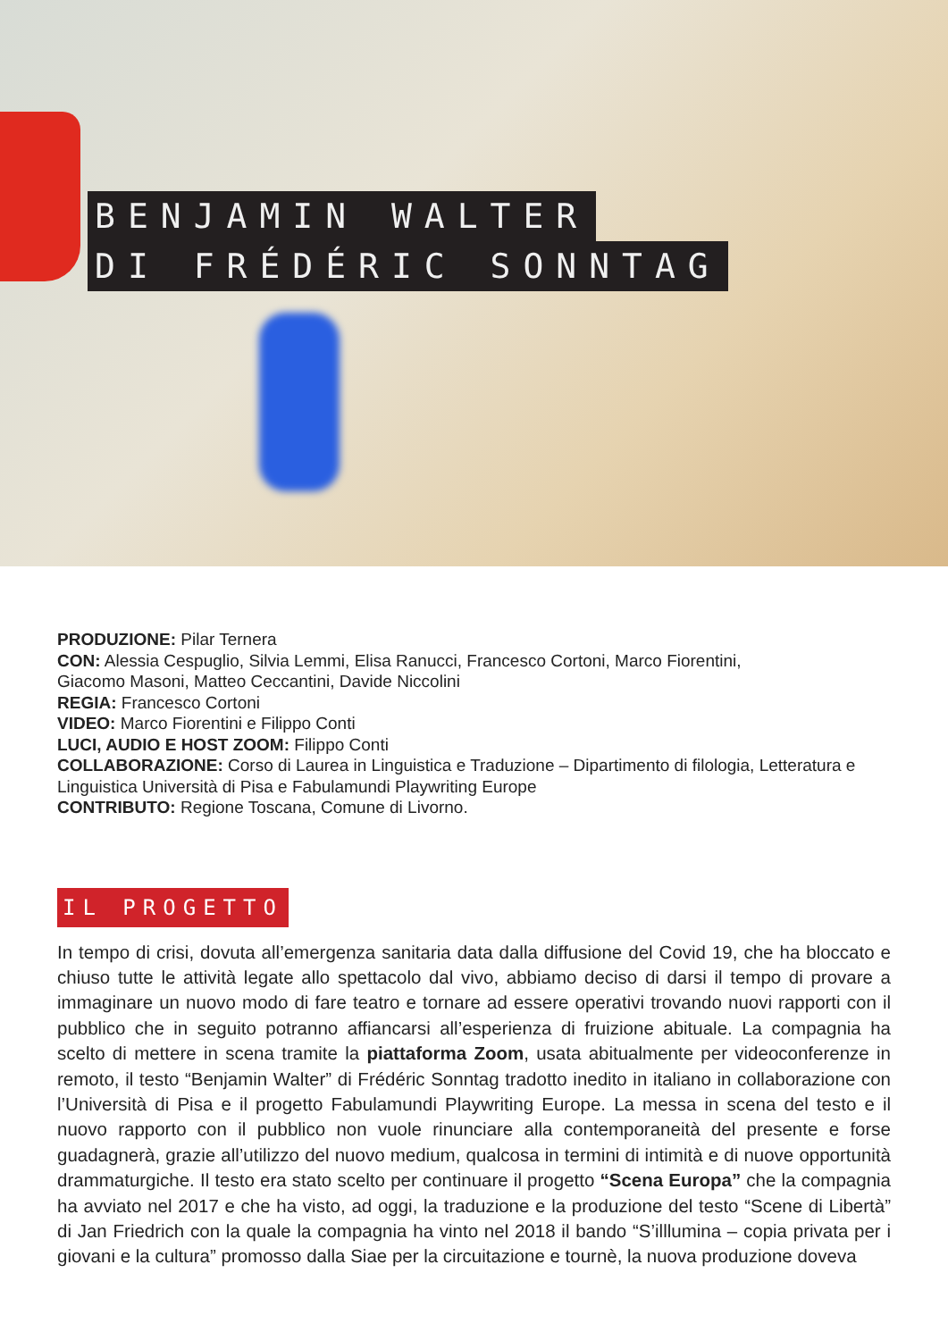BENJAMIN WALTER
DI FRÉDÉRIC SONNTAG
PRODUZIONE: Pilar Ternera
CON: Alessia Cespuglio, Silvia Lemmi, Elisa Ranucci, Francesco Cortoni, Marco Fiorentini,
Giacomo Masoni, Matteo Ceccantini, Davide Niccolini
REGIA: Francesco Cortoni
VIDEO: Marco Fiorentini e Filippo Conti
LUCI, AUDIO E HOST ZOOM: Filippo Conti
COLLABORAZIONE: Corso di Laurea in Linguistica e Traduzione – Dipartimento di filologia, Letteratura e Linguistica Università di Pisa e Fabulamundi Playwriting Europe
CONTRIBUTO: Regione Toscana, Comune di Livorno.
IL PROGETTO
In tempo di crisi, dovuta all’emergenza sanitaria data dalla diffusione del Covid 19, che ha bloccato e chiuso tutte le attività legate allo spettacolo dal vivo, abbiamo deciso di darsi il tempo di provare a immaginare un nuovo modo di fare teatro e tornare ad essere operativi trovando nuovi rapporti con il pubblico che in seguito potranno affiancarsi all’esperienza di fruizione abituale. La compagnia ha scelto di mettere in scena tramite la piattaforma Zoom, usata abitualmente per videoconferenze in remoto, il testo “Benjamin Walter” di Frédéric Sonntag tradotto inedito in italiano in collaborazione con l’Università di Pisa e il progetto Fabulamundi Playwriting Europe. La messa in scena del testo e il nuovo rapporto con il pubblico non vuole rinunciare alla contemporaneità del presente e forse guadagnerà, grazie all’utilizzo del nuovo medium, qualcosa in termini di intimità e di nuove opportunità drammaturgiche. Il testo era stato scelto per continuare il progetto “Scena Europa” che la compagnia ha avviato nel 2017 e che ha visto, ad oggi, la traduzione e la produzione del testo “Scene di Libertà” di Jan Friedrich con la quale la compagnia ha vinto nel 2018 il bando “S’illlumina – copia privata per i giovani e la cultura” promosso dalla Siae per la circuitazione e tournè, la nuova produzione doveva